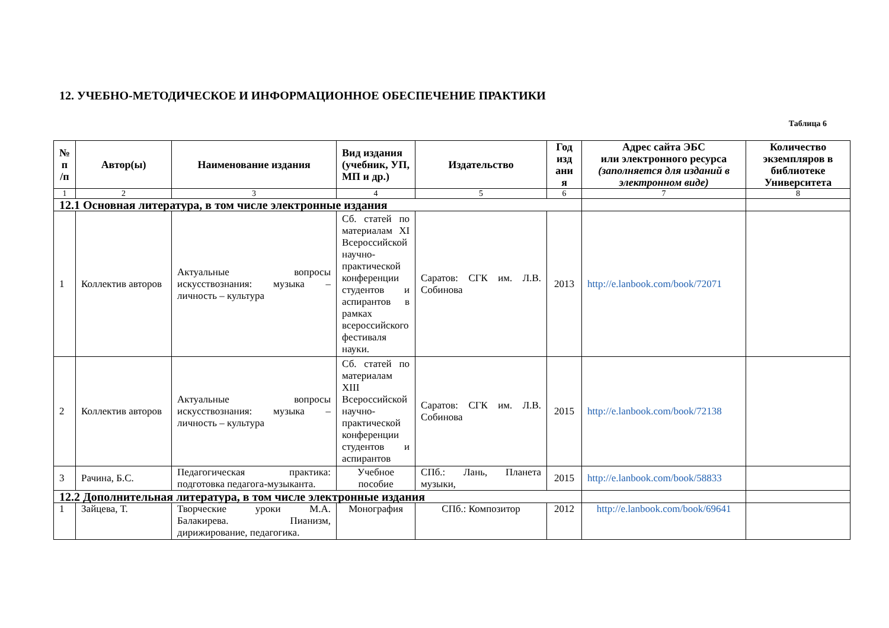12. УЧЕБНО-МЕТОДИЧЕСКОЕ И ИНФОРМАЦИОННОЕ ОБЕСПЕЧЕНИЕ ПРАКТИКИ
Таблица 6
| № п /п | Автор(ы) | Наименование издания | Вид издания (учебник, УП, МП и др.) | Издательство | Год изд ани я | Адрес сайта ЭБС или электронного ресурса (заполняется для изданий в электронном виде) | Количество экземпляров в библиотеке Университета |
| --- | --- | --- | --- | --- | --- | --- | --- |
| 1 | 2 | 3 | 4 | 5 | 6 | 7 | 8 |
| 12.1 Основная литература, в том числе электронные издания | | | | | | | |
| 1 | Коллектив авторов | Актуальные вопросы искусствознания: музыка – личность – культура | Сб. статей по материалам XI Всероссийской научно-практической конференции студентов и аспирантов в рамках всероссийского фестиваля науки. | Саратов: СГК им. Л.В. Собинова | 2013 | http://e.lanbook.com/book/72071 | |
| 2 | Коллектив авторов | Актуальные вопросы искусствознания: музыка – личность – культура | Сб. статей по материалам XIII Всероссийской научно-практической конференции студентов и аспирантов | Саратов: СГК им. Л.В. Собинова | 2015 | http://e.lanbook.com/book/72138 | |
| 3 | Рачина, Б.С. | Педагогическая практика: подготовка педагога-музыканта. | Учебное пособие | СПб.: Лань, Планета музыки, | 2015 | http://e.lanbook.com/book/58833 | |
| 12.2 Дополнительная литература, в том числе электронные издания | | | | | | | |
| 1 | Зайцева, Т. | Творческие уроки М.А. Балакирева. Пианизм, дирижирование, педагогика. | Монография | СПб.: Композитор | 2012 | http://e.lanbook.com/book/69641 | |